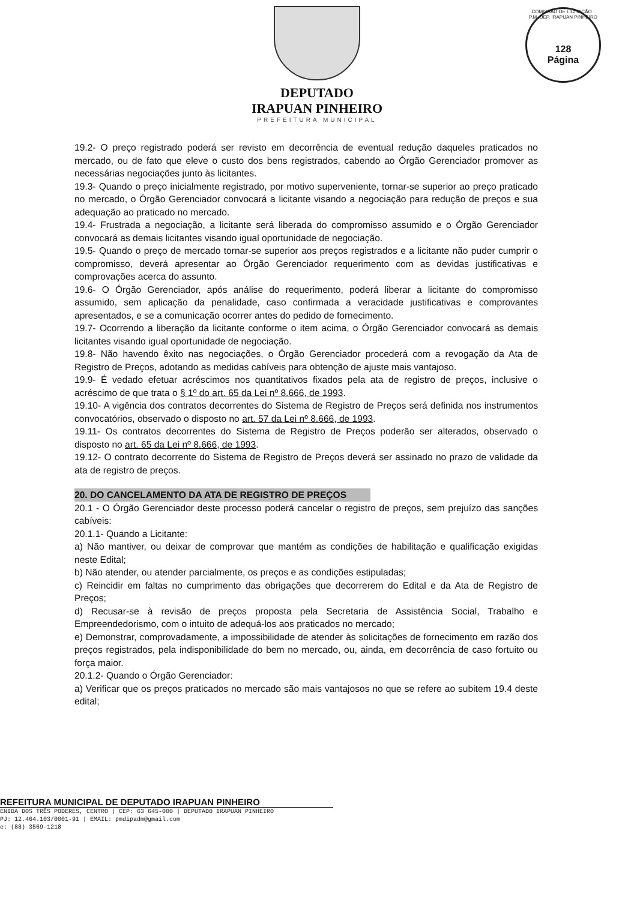DEPUTADO
IRAPUAN PINHEIRO
PREFEITURA MUNICIPAL
COMISSÃO DE LICITAÇÃO · P.M. DEP. IRAPUAN PINHEIRO
128
Página
19.2- O preço registrado poderá ser revisto em decorrência de eventual redução daqueles praticados no mercado, ou de fato que eleve o custo dos bens registrados, cabendo ao Órgão Gerenciador promover as necessárias negociações junto às licitantes.
19.3- Quando o preço inicialmente registrado, por motivo superveniente, tornar-se superior ao preço praticado no mercado, o Órgão Gerenciador convocará a licitante visando a negociação para redução de preços e sua adequação ao praticado no mercado.
19.4- Frustrada a negociação, a licitante será liberada do compromisso assumido e o Órgão Gerenciador convocará as demais licitantes visando igual oportunidade de negociação.
19.5- Quando o preço de mercado tornar-se superior aos preços registrados e a licitante não puder cumprir o compromisso, deverá apresentar ao Órgão Gerenciador requerimento com as devidas justificativas e comprovações acerca do assunto.
19.6- O Órgão Gerenciador, após análise do requerimento, poderá liberar a licitante do compromisso assumido, sem aplicação da penalidade, caso confirmada a veracidade justificativas e comprovantes apresentados, e se a comunicação ocorrer antes do pedido de fornecimento.
19.7- Ocorrendo a liberação da licitante conforme o item acima, o Órgão Gerenciador convocará as demais licitantes visando igual oportunidade de negociação.
19.8- Não havendo êxito nas negociações, o Órgão Gerenciador procederá com a revogação da Ata de Registro de Preços, adotando as medidas cabíveis para obtenção de ajuste mais vantajoso.
19.9- É vedado efetuar acréscimos nos quantitativos fixados pela ata de registro de preços, inclusive o acréscimo de que trata o § 1º do art. 65 da Lei nº 8.666, de 1993.
19.10- A vigência dos contratos decorrentes do Sistema de Registro de Preços será definida nos instrumentos convocatórios, observado o disposto no art. 57 da Lei nº 8.666, de 1993.
19.11- Os contratos decorrentes do Sistema de Registro de Preços poderão ser alterados, observado o disposto no art. 65 da Lei nº 8.666, de 1993.
19.12- O contrato decorrente do Sistema de Registro de Preços deverá ser assinado no prazo de validade da ata de registro de preços.
20. DO CANCELAMENTO DA ATA DE REGISTRO DE PREÇOS
20.1 - O Órgão Gerenciador deste processo poderá cancelar o registro de preços, sem prejuízo das sanções cabíveis:
20.1.1- Quando a Licitante:
a) Não mantiver, ou deixar de comprovar que mantém as condições de habilitação e qualificação exigidas neste Edital;
b) Não atender, ou atender parcialmente, os preços e as condições estipuladas;
c) Reincidir em faltas no cumprimento das obrigações que decorrerem do Edital e da Ata de Registro de Preços;
d) Recusar-se à revisão de preços proposta pela Secretaria de Assistência Social, Trabalho e Empreendedorismo, com o intuito de adequá-los aos praticados no mercado;
e) Demonstrar, comprovadamente, a impossibilidade de atender às solicitações de fornecimento em razão dos preços registrados, pela indisponibilidade do bem no mercado, ou, ainda, em decorrência de caso fortuito ou força maior.
20.1.2- Quando o Órgão Gerenciador:
a) Verificar que os preços praticados no mercado são mais vantajosos no que se refere ao subitem 19.4 deste edital;
REFEITURA MUNICIPAL DE DEPUTADO IRAPUAN PINHEIRO
ENIDA DOS TRÊS PODERES, CENTRO | CEP: 63 645-000 | DEPUTADO IRAPUAN PINHEIRO
PJ: 12.464.103/0001-91 | EMAIL: pmdipadm@gmail.com
e: (88) 3569-1218